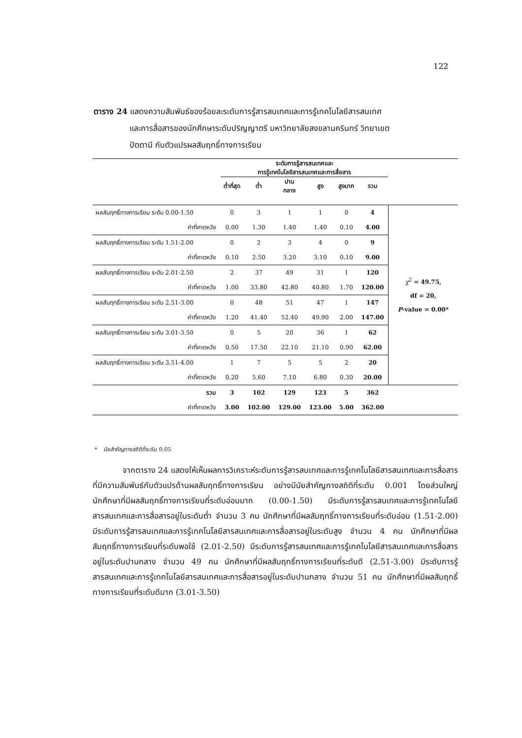122
ตาราง 24 แสดงความสัมพันธ์ของร้อยละระดับการรู้สารสนเทศและการรู้เทคโนโลยีสารสนเทศ
และการสื่อสารของนักศึกษาระดับปริญญาตรี มหาวิทยาลัยสงขลานครินทร์ วิทยาเขต
ปัตตานี กับตัวแปรผลสัมฤทธิ์ทางการเรียน
| | ระดับการรู้สารสนเทศและ การรู้เทคโนโลยีสารสนเทศและการสื่อสาร | | | | | | |
| --- | --- | --- | --- | --- | --- | --- | --- |
| | ต่ำที่สุด | ต่ำ | ปาน กลาง | สูง | สูงมาก | รวม | |
| ผลสัมฤทธิ์ทางการเรียน ระดับ 0.00-1.50 | 0 | 3 | 1 | 1 | 0 | 4 | χ<sup>2</sup> = 49.75, df = 20, P -value = 0.00* |
| ค่าที่คาดหวัง | 0.00 | 1.30 | 1.40 | 1.40 | 0.10 | 4.00 | |
| ผลสัมฤทธิ์ทางการเรียน ระดับ 1.51-2.00 | 0 | 2 | 3 | 4 | 0 | 9 | |
| ค่าที่คาดหวัง | 0.10 | 2.50 | 3.20 | 3.10 | 0.10 | 9.00 | |
| ผลสัมฤทธิ์ทางการเรียน ระดับ 2.01-2.50 | 2 | 37 | 49 | 31 | 1 | 120 | |
| ค่าที่คาดหวัง | 1.00 | 33.80 | 42.80 | 40.80 | 1.70 | 120.00 | |
| ผลสัมฤทธิ์ทางการเรียน ระดับ 2.51-3.00 | 0 | 48 | 51 | 47 | 1 | 147 | |
| ค่าที่คาดหวัง | 1.20 | 41.40 | 52.40 | 49.90 | 2.00 | 147.00 | |
| ผลสัมฤทธิ์ทางการเรียน ระดับ 3.01-3.50 | 0 | 5 | 20 | 36 | 1 | 62 | |
| ค่าที่คาดหวัง | 0.50 | 17.50 | 22.10 | 21.10 | 0.90 | 62.00 | |
| ผลสัมฤทธิ์ทางการเรียน ระดับ 3.51-4.00 | 1 | 7 | 5 | 5 | 2 | 20 | |
| ค่าที่คาดหวัง | 0.20 | 5.60 | 7.10 | 6.80 | 0.30 | 20.00 | |
| รวม | 3 | 102 | 129 | 123 | 5 | 362 | |
| ค่าที่คาดหวัง | 3.00 | 102.00 | 129.00 | 123.00 | 5.00 | 362.00 | |
* นัยสำคัญทางสถิติที่ระดับ 0.05
จากตาราง 24 แสดงให้เห็นผลการวิเคราะห์ระดับการรู้สารสนเทศและการรู้เทคโนโลยีสารสนเทศและการสื่อสารที่มีความสัมพันธ์กับตัวแปรด้านผลสัมฤทธิ์ทางการเรียน อย่างมีนัยสำคัญทางสถิติที่ระดับ 0.001 โดยส่วนใหญ่ นักศึกษาที่มีผลสัมฤทธิ์ทางการเรียนที่ระดับอ่อนมาก (0.00-1.50) มีระดับการรู้สารสนเทศและการรู้เทคโนโลยีสารสนเทศและการสื่อสารอยู่ในระดับต่ำ จำนวน 3 คน นักศึกษาที่มีผลสัมฤทธิ์ทางการเรียนที่ระดับอ่อน (1.51-2.00) มีระดับการรู้สารสนเทศและการรู้เทคโนโลยีสารสนเทศและการสื่อสารอยู่ในระดับสูง จำนวน 4 คน นักศึกษาที่มีผลสัมฤทธิ์ทางการเรียนที่ระดับพอใช้ (2.01-2.50) มีระดับการรู้สารสนเทศและการรู้เทคโนโลยีสารสนเทศและการสื่อสารอยู่ในระดับปานกลาง จำนวน 49 คน นักศึกษาที่มีผลสัมฤทธิ์ทางการเรียนที่ระดับดี (2.51-3.00) มีระดับการรู้สารสนเทศและการรู้เทคโนโลยีสารสนเทศและการสื่อสารอยู่ในระดับปานกลาง จำนวน 51 คน นักศึกษาที่มีผลสัมฤทธิ์ทางการเรียนที่ระดับดีมาก (3.01-3.50)